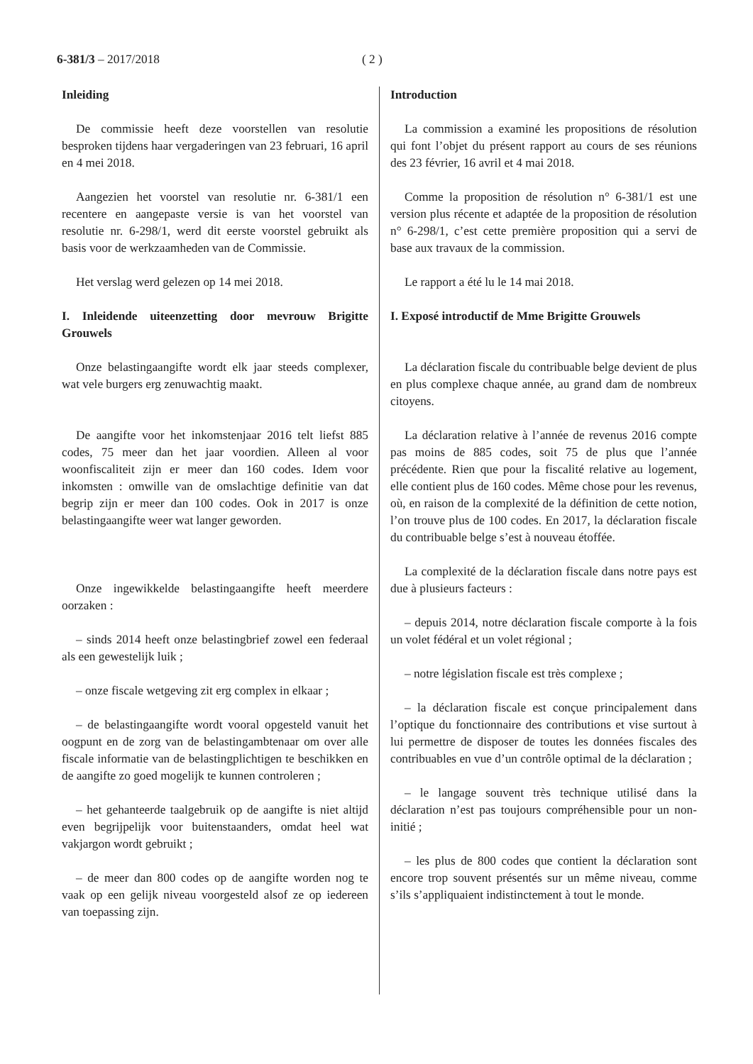6-381/3 – 2017/2018 ( 2 )
Inleiding
De commissie heeft deze voorstellen van resolutie besproken tijdens haar vergaderingen van 23 februari, 16 april en 4 mei 2018.
Aangezien het voorstel van resolutie nr. 6-381/1 een recentere en aangepaste versie is van het voorstel van resolutie nr. 6-298/1, werd dit eerste voorstel gebruikt als basis voor de werkzaamheden van de Commissie.
Het verslag werd gelezen op 14 mei 2018.
I. Inleidende uiteenzetting door mevrouw Brigitte Grouwels
Onze belastingaangifte wordt elk jaar steeds complexer, wat vele burgers erg zenuwachtig maakt.
De aangifte voor het inkomstenjaar 2016 telt liefst 885 codes, 75 meer dan het jaar voordien. Alleen al voor woonfiscaliteit zijn er meer dan 160 codes. Idem voor inkomsten : omwille van de omslachtige definitie van dat begrip zijn er meer dan 100 codes. Ook in 2017 is onze belastingaangifte weer wat langer geworden.
Onze ingewikkelde belastingaangifte heeft meerdere oorzaken :
– sinds 2014 heeft onze belastingbrief zowel een federaal als een gewestelijk luik ;
– onze fiscale wetgeving zit erg complex in elkaar ;
– de belastingaangifte wordt vooral opgesteld vanuit het oogpunt en de zorg van de belastingambtenaar om over alle fiscale informatie van de belastingplichtigen te beschikken en de aangifte zo goed mogelijk te kunnen controleren ;
– het gehanteerde taalgebruik op de aangifte is niet altijd even begrijpelijk voor buitenstaanders, omdat heel wat vakjargon wordt gebruikt ;
– de meer dan 800 codes op de aangifte worden nog te vaak op een gelijk niveau voorgesteld alsof ze op iedereen van toepassing zijn.
Introduction
La commission a examiné les propositions de résolution qui font l’objet du présent rapport au cours de ses réunions des 23 février, 16 avril et 4 mai 2018.
Comme la proposition de résolution n° 6-381/1 est une version plus récente et adaptée de la proposition de résolution n° 6-298/1, c’est cette première proposition qui a servi de base aux travaux de la commission.
Le rapport a été lu le 14 mai 2018.
I. Exposé introductif de Mme Brigitte Grouwels
La déclaration fiscale du contribuable belge devient de plus en plus complexe chaque année, au grand dam de nombreux citoyens.
La déclaration relative à l’année de revenus 2016 compte pas moins de 885 codes, soit 75 de plus que l’année précédente. Rien que pour la fiscalité relative au logement, elle contient plus de 160 codes. Même chose pour les revenus, où, en raison de la complexité de la définition de cette notion, l’on trouve plus de 100 codes. En 2017, la déclaration fiscale du contribuable belge s’est à nouveau étoffée.
La complexité de la déclaration fiscale dans notre pays est due à plusieurs facteurs :
– depuis 2014, notre déclaration fiscale comporte à la fois un volet fédéral et un volet régional ;
– notre législation fiscale est très complexe ;
– la déclaration fiscale est conçue principalement dans l’optique du fonctionnaire des contributions et vise surtout à lui permettre de disposer de toutes les données fiscales des contribuables en vue d’un contrôle optimal de la déclaration ;
– le langage souvent très technique utilisé dans la déclaration n’est pas toujours compréhensible pour un non-initié ;
– les plus de 800 codes que contient la déclaration sont encore trop souvent présentés sur un même niveau, comme s’ils s’appliquaient indistinctement à tout le monde.